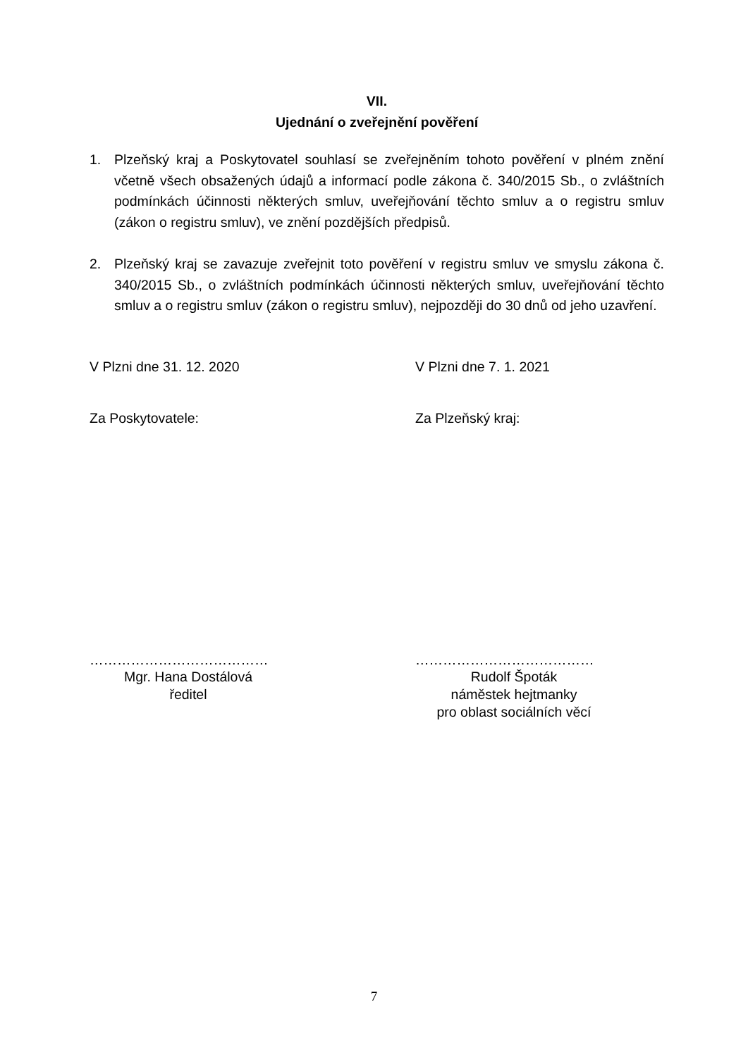VII.
Ujednání o zveřejnění pověření
1. Plzeňský kraj a Poskytovatel souhlasí se zveřejněním tohoto pověření v plném znění včetně všech obsažených údajů a informací podle zákona č. 340/2015 Sb., o zvláštních podmínkách účinnosti některých smluv, uveřejňování těchto smluv a o registru smluv (zákon o registru smluv), ve znění pozdějších předpisů.
2. Plzeňský kraj se zavazuje zveřejnit toto pověření v registru smluv ve smyslu zákona č. 340/2015 Sb., o zvláštních podmínkách účinnosti některých smluv, uveřejňování těchto smluv a o registru smluv (zákon o registru smluv), nejpozději do 30 dnů od jeho uzavření.
V Plzni dne 31. 12. 2020 V Plzni dne 7. 1. 2021
Za Poskytovatele: Za Plzeňský kraj:
…………………………………
Mgr. Hana Dostálová
ředitel
…………………………………
Rudolf Špoták
náměstek hejtmanky
pro oblast sociálních věcí
7